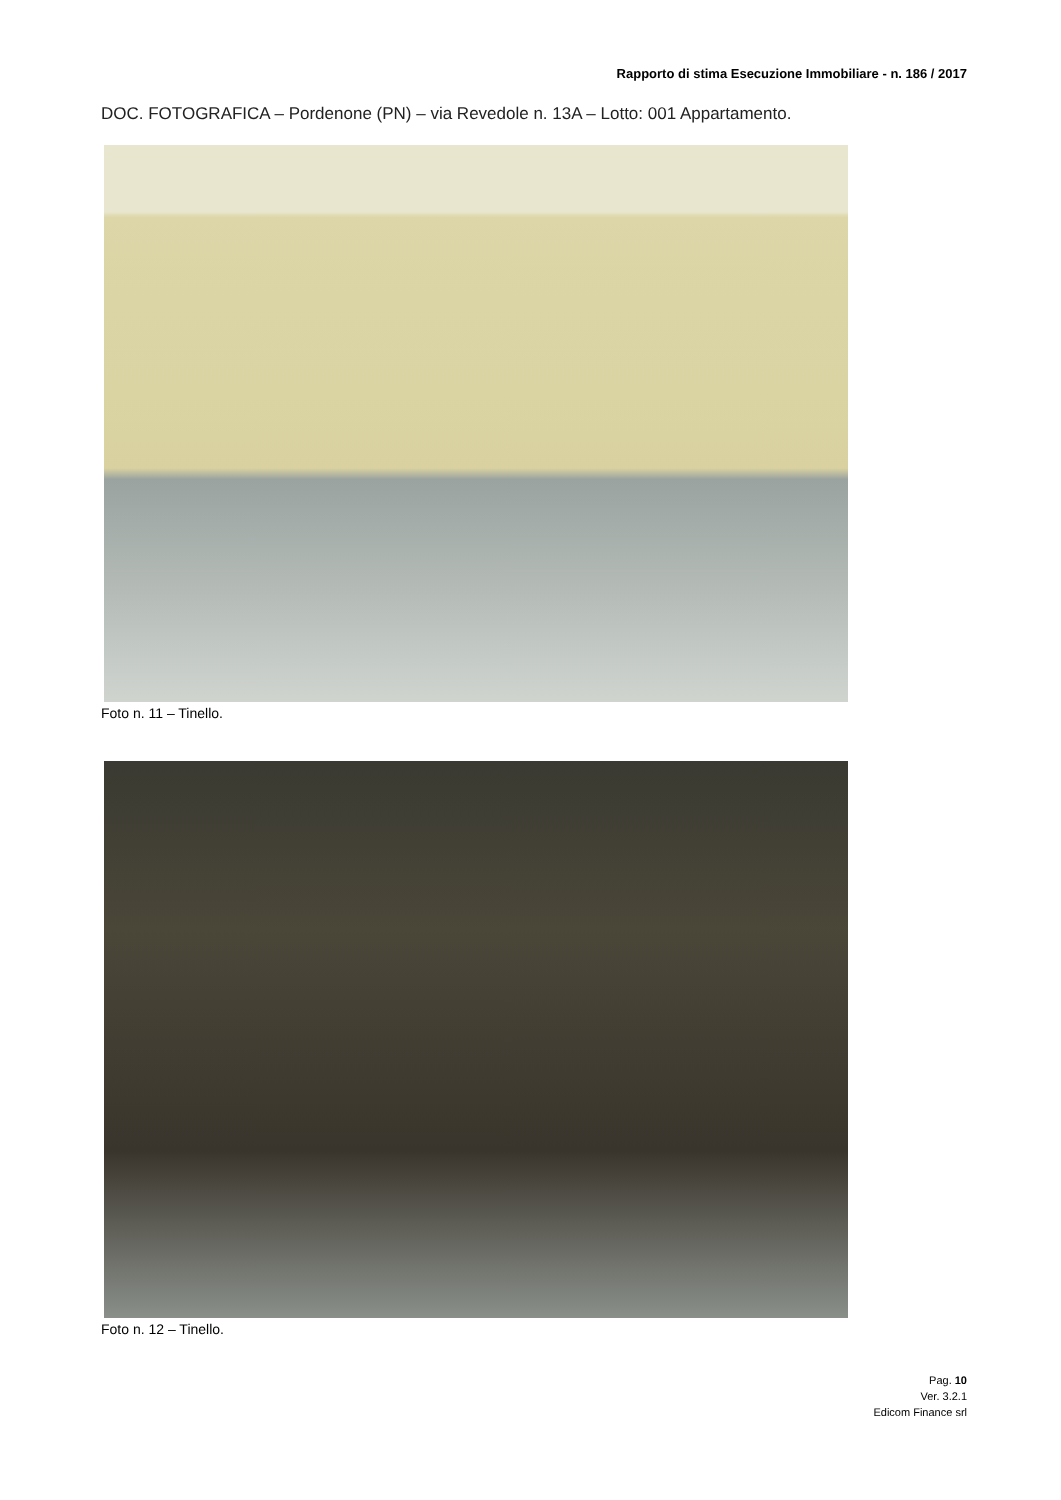Rapporto di stima Esecuzione Immobiliare - n. 186 / 2017
DOC. FOTOGRAFICA – Pordenone (PN) – via Revedole n. 13A – Lotto: 001 Appartamento.
Foto n. 11 – Tinello.
Foto n. 12 – Tinello.
Pag. 10
Ver. 3.2.1
Edicom Finance srl